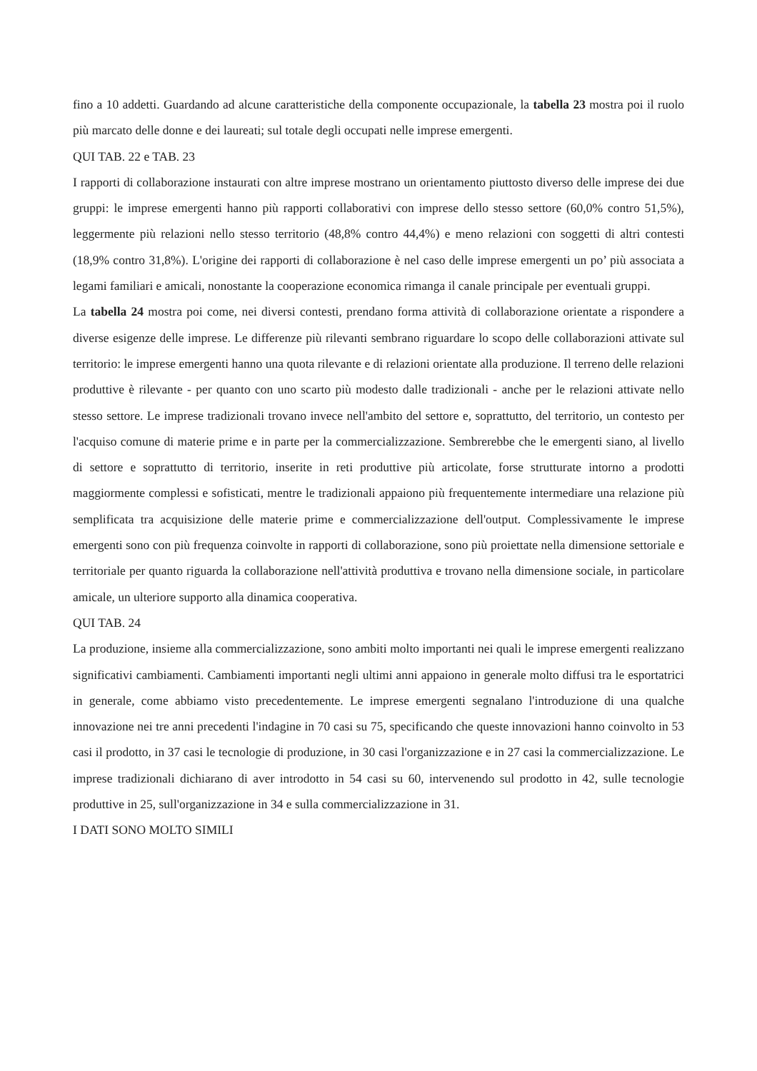fino a 10 addetti. Guardando ad alcune caratteristiche della componente occupazionale, la tabella 23 mostra poi il ruolo più marcato delle donne e dei laureati; sul totale degli occupati nelle imprese emergenti.
QUI TAB. 22 e TAB. 23
I rapporti di collaborazione instaurati con altre imprese mostrano un orientamento piuttosto diverso delle imprese dei due gruppi: le imprese emergenti hanno più rapporti collaborativi con imprese dello stesso settore (60,0% contro 51,5%), leggermente più relazioni nello stesso territorio (48,8% contro 44,4%) e meno relazioni con soggetti di altri contesti (18,9% contro 31,8%). L'origine dei rapporti di collaborazione è nel caso delle imprese emergenti un po’ più associata a legami familiari e amicali, nonostante la cooperazione economica rimanga il canale principale per eventuali gruppi.
La tabella 24 mostra poi come, nei diversi contesti, prendano forma attività di collaborazione orientate a rispondere a diverse esigenze delle imprese. Le differenze più rilevanti sembrano riguardare lo scopo delle collaborazioni attivate sul territorio: le imprese emergenti hanno una quota rilevante e di relazioni orientate alla produzione. Il terreno delle relazioni produttive è rilevante - per quanto con uno scarto più modesto dalle tradizionali - anche per le relazioni attivate nello stesso settore. Le imprese tradizionali trovano invece nell'ambito del settore e, soprattutto, del territorio, un contesto per l'acquiso comune di materie prime e in parte per la commercializzazione. Sembrerebbe che le emergenti siano, al livello di settore e soprattutto di territorio, inserite in reti produttive più articolate, forse strutturate intorno a prodotti maggiormente complessi e sofisticati, mentre le tradizionali appaiono più frequentemente intermediare una relazione più semplificata tra acquisizione delle materie prime e commercializzazione dell'output. Complessivamente le imprese emergenti sono con più frequenza coinvolte in rapporti di collaborazione, sono più proiettate nella dimensione settoriale e territoriale per quanto riguarda la collaborazione nell'attività produttiva e trovano nella dimensione sociale, in particolare amicale, un ulteriore supporto alla dinamica cooperativa.
QUI TAB. 24
La produzione, insieme alla commercializzazione, sono ambiti molto importanti nei quali le imprese emergenti realizzano significativi cambiamenti. Cambiamenti importanti negli ultimi anni appaiono in generale molto diffusi tra le esportatrici in generale, come abbiamo visto precedentemente. Le imprese emergenti segnalano l'introduzione di una qualche innovazione nei tre anni precedenti l'indagine in 70 casi su 75, specificando che queste innovazioni hanno coinvolto in 53 casi il prodotto, in 37 casi le tecnologie di produzione, in 30 casi l'organizzazione e in 27 casi la commercializzazione. Le imprese tradizionali dichiarano di aver introdotto in 54 casi su 60, intervenendo sul prodotto in 42, sulle tecnologie produttive in 25, sull'organizzazione in 34 e sulla commercializzazione in 31.
I DATI SONO MOLTO SIMILI